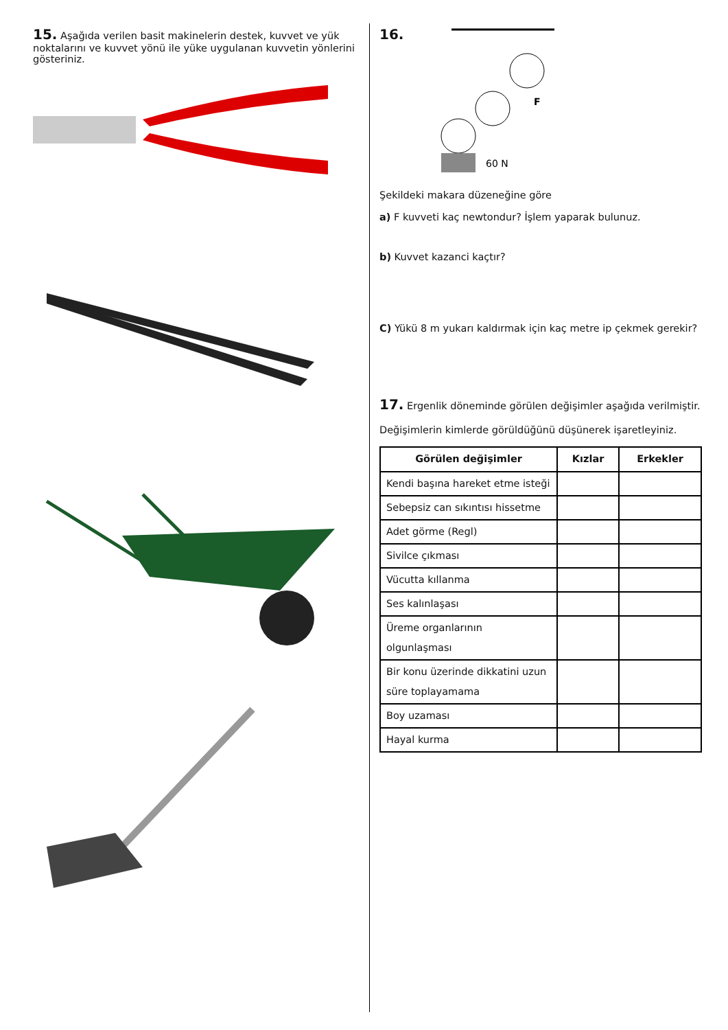15. Aşağıda verilen basit makinelerin destek, kuvvet ve yük noktalarını ve kuvvet yönü ile yüke uygulanan kuvvetin yönlerini gösteriniz.
16.
60 N
F
Şekildeki makara düzeneğine göre
a) F kuvveti kaç newtondur? İşlem yaparak bulunuz.
b) Kuvvet kazanci kaçtır?
C) Yükü 8 m yukarı kaldırmak için kaç metre ip çekmek gerekir?
17. Ergenlik döneminde görülen değişimler aşağıda verilmiştir. Değişimlerin kimlerde görüldüğünü düşünerek işaretleyiniz.
| Görülen değişimler | Kızlar | Erkekler |
| --- | --- | --- |
| Kendi başına hareket etme isteği | | |
| Sebepsiz can sıkıntısı hissetme | | |
| Adet görme (Regl) | | |
| Sivilce çıkması | | |
| Vücutta kıllanma | | |
| Ses kalınlaşası | | |
| Üreme organlarının olgunlaşması | | |
| Bir konu üzerinde dikkatini uzun süre toplayamama | | |
| Boy uzaması | | |
| Hayal kurma | | |